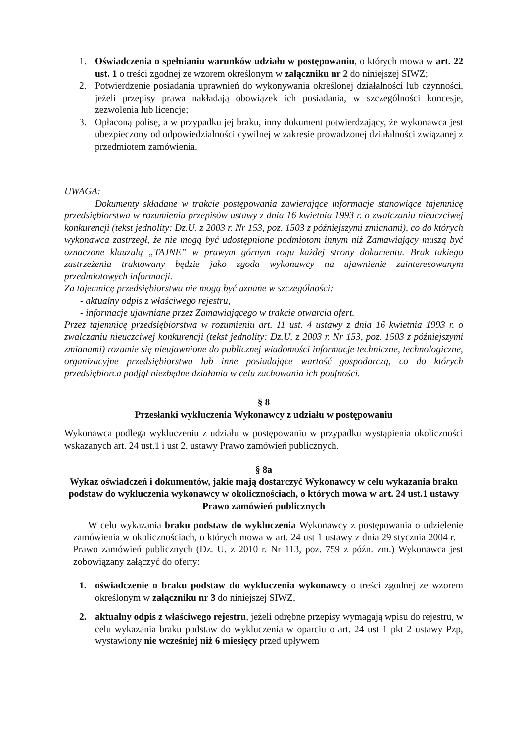1. Oświadczenia o spełnianiu warunków udziału w postępowaniu, o których mowa w art. 22 ust. 1 o treści zgodnej ze wzorem określonym w załączniku nr 2 do niniejszej SIWZ;
2. Potwierdzenie posiadania uprawnień do wykonywania określonej działalności lub czynności, jeżeli przepisy prawa nakładają obowiązek ich posiadania, w szczególności koncesje, zezwolenia lub licencje;
3. Opłaconą polisę, a w przypadku jej braku, inny dokument potwierdzający, że wykonawca jest ubezpieczony od odpowiedzialności cywilnej w zakresie prowadzonej działalności związanej z przedmiotem zamówienia.
UWAGA:
Dokumenty składane w trakcie postępowania zawierające informacje stanowiące tajemnicę przedsiębiorstwa w rozumieniu przepisów ustawy z dnia 16 kwietnia 1993 r. o zwalczaniu nieuczciwej konkurencji (tekst jednolity: Dz.U. z 2003 r. Nr 153, poz. 1503 z późniejszymi zmianami), co do których wykonawca zastrzegł, że nie mogą być udostępnione podmiotom innym niż Zamawiający muszą być oznaczone klauzulą „TAJNE” w prawym górnym rogu każdej strony dokumentu. Brak takiego zastrzeżenia traktowany będzie jako zgoda wykonawcy na ujawnienie zainteresowanym przedmiotowych informacji.
Za tajemnicę przedsiębiorstwa nie mogą być uznane w szczególności:
- aktualny odpis z właściwego rejestru,
- informacje ujawniane przez Zamawiającego w trakcie otwarcia ofert.
Przez tajemnicę przedsiębiorstwa w rozumieniu art. 11 ust. 4 ustawy z dnia 16 kwietnia 1993 r. o zwalczaniu nieuczciwej konkurencji (tekst jednolity: Dz.U. z 2003 r. Nr 153, poz. 1503 z późniejszymi zmianami) rozumie się nieujawnione do publicznej wiadomości informacje techniczne, technologiczne, organizacyjne przedsiębiorstwa lub inne posiadające wartość gospodarczą, co do których przedsiębiorca podjął niezbędne działania w celu zachowania ich poufności.
§ 8
Przesłanki wykluczenia Wykonawcy z udziału w postępowaniu
Wykonawca podlega wykluczeniu z udziału w postępowaniu w przypadku wystąpienia okoliczności wskazanych art. 24 ust.1 i ust 2. ustawy Prawo zamówień publicznych.
§ 8a
Wykaz oświadczeń i dokumentów, jakie mają dostarczyć Wykonawcy w celu wykazania braku podstaw do wykluczenia wykonawcy w okolicznościach, o których mowa w art. 24 ust.1 ustawy Prawo zamówień publicznych
W celu wykazania braku podstaw do wykluczenia Wykonawcy z postępowania o udzielenie zamówienia w okolicznościach, o których mowa w art. 24 ust 1 ustawy z dnia 29 stycznia 2004 r. – Prawo zamówień publicznych (Dz. U. z 2010 r. Nr 113, poz. 759 z późn. zm.) Wykonawca jest zobowiązany załączyć do oferty:
1. oświadczenie o braku podstaw do wykluczenia wykonawcy o treści zgodnej ze wzorem określonym w załączniku nr 3 do niniejszej SIWZ,
2. aktualny odpis z właściwego rejestru, jeżeli odrębne przepisy wymagają wpisu do rejestru, w celu wykazania braku podstaw do wykluczenia w oparciu o art. 24 ust 1 pkt 2 ustawy Pzp, wystawiony nie wcześniej niż 6 miesięcy przed upływem